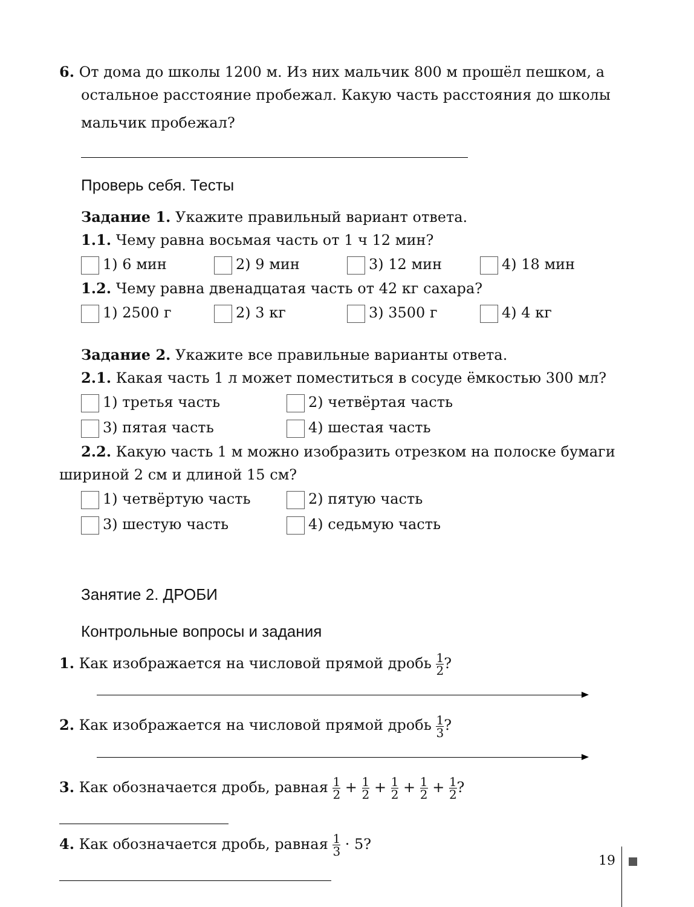6. От дома до школы 1200 м. Из них мальчик 800 м прошёл пешком, а
остальное расстояние пробежал. Какую часть расстояния до школы
мальчик пробежал?
Проверь себя. Тесты
Задание 1. Укажите правильный вариант ответа.
1.1. Чему равна восьмая часть от 1 ч 12 мин?
1) 6 мин 2) 9 мин 3) 12 мин 4) 18 мин
1.2. Чему равна двенадцатая часть от 42 кг сахара?
1) 2500 г 2) 3 кг 3) 3500 г 4) 4 кг
Задание 2. Укажите все правильные варианты ответа.
2.1. Какая часть 1 л может поместиться в сосуде ёмкостью 300 мл?
1) третья часть 2) четвёртая часть
3) пятая часть 4) шестая часть
2.2. Какую часть 1 м можно изобразить отрезком на полоске бумаги
шириной 2 см и длиной 15 см?
1) четвёртую часть 2) пятую часть
3) шестую часть 4) седьмую часть
Занятие 2. ДРОБИ
Контрольные вопросы и задания
1. Как изображается на числовой прямой дробь 1 2?
2. Как изображается на числовой прямой дробь 1 3?
3. Как обозначается дробь, равная 1 2 + 1 2 + 1 2 + 1 2 + 1 2?
4. Как обозначается дробь, равная 1 3 · 5?
19